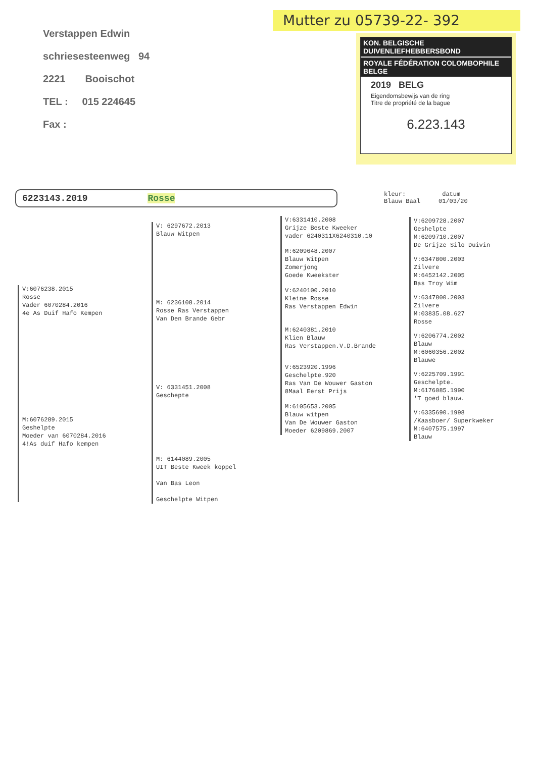Mutter zu 05739-22- 392
Verstappen Edwin
schriesesteenweg 94
2221 Booischot
TEL : 015 224645
Fax :
KON. BELGISCHE DUIVENLIEFHEBBERSBOND
ROYALE FÉDÉRATION COLOMBOPHILE BELGE
2019 BELG
Eigendomsbewijs van de ring
Titre de propriété de la bague
6.223.143
6223143.2019 Rosse
kleur: datum
Blauw Baal 01/03/20
V:6076238.2015
Rosse
Vader 6070284.2016
4e As Duif Hafo Kempen
M:6076289.2015
Geshelpte
Moeder van 6070284.2016
4!As duif Hafo kempen
V: 6297672.2013
Blauw Witpen
M: 6236108.2014
Rosse Ras Verstappen
Van Den Brande Gebr
V: 6331451.2008
Geschepte
M: 6144089.2005
UIT Beste Kweek koppel
Van Bas Leon
Geschelpte Witpen
V:6331410.2008
Grijze Beste Kweeker
vader 6240311X6240310.10
M:6209648.2007
Blauw Witpen
Zomerjong
Goede Kweekster
V:6240100.2010
Kleine Rosse
Ras Verstappen Edwin
M:6240381.2010
Klien Blauw
Ras Verstappen.V.D.Brande
V:6523920.1996
Geschelpte.920
Ras Van De Wouwer Gaston
8Maal Eerst Prijs
M:6105653.2005
Blauw witpen
Van De Wouwer Gaston
Moeder 6209869.2007
V:6209728.2007
Geshelpte
M:6209710.2007
De Grijze Silo Duivin
V:6347800.2003
Zilvere
M:6452142.2005
Bas Troy Wim
V:6347800.2003
Zilvere
M:03835.08.627
Rosse
V:6206774.2002
Blauw
M:6060356.2002
Blauwe
V:6225709.1991
Geschelpte.
M:6176085.1990
'T goed blauw.
V:6335690.1998
/Kaasboer/ Superkweker
M:6407575.1997
Blauw